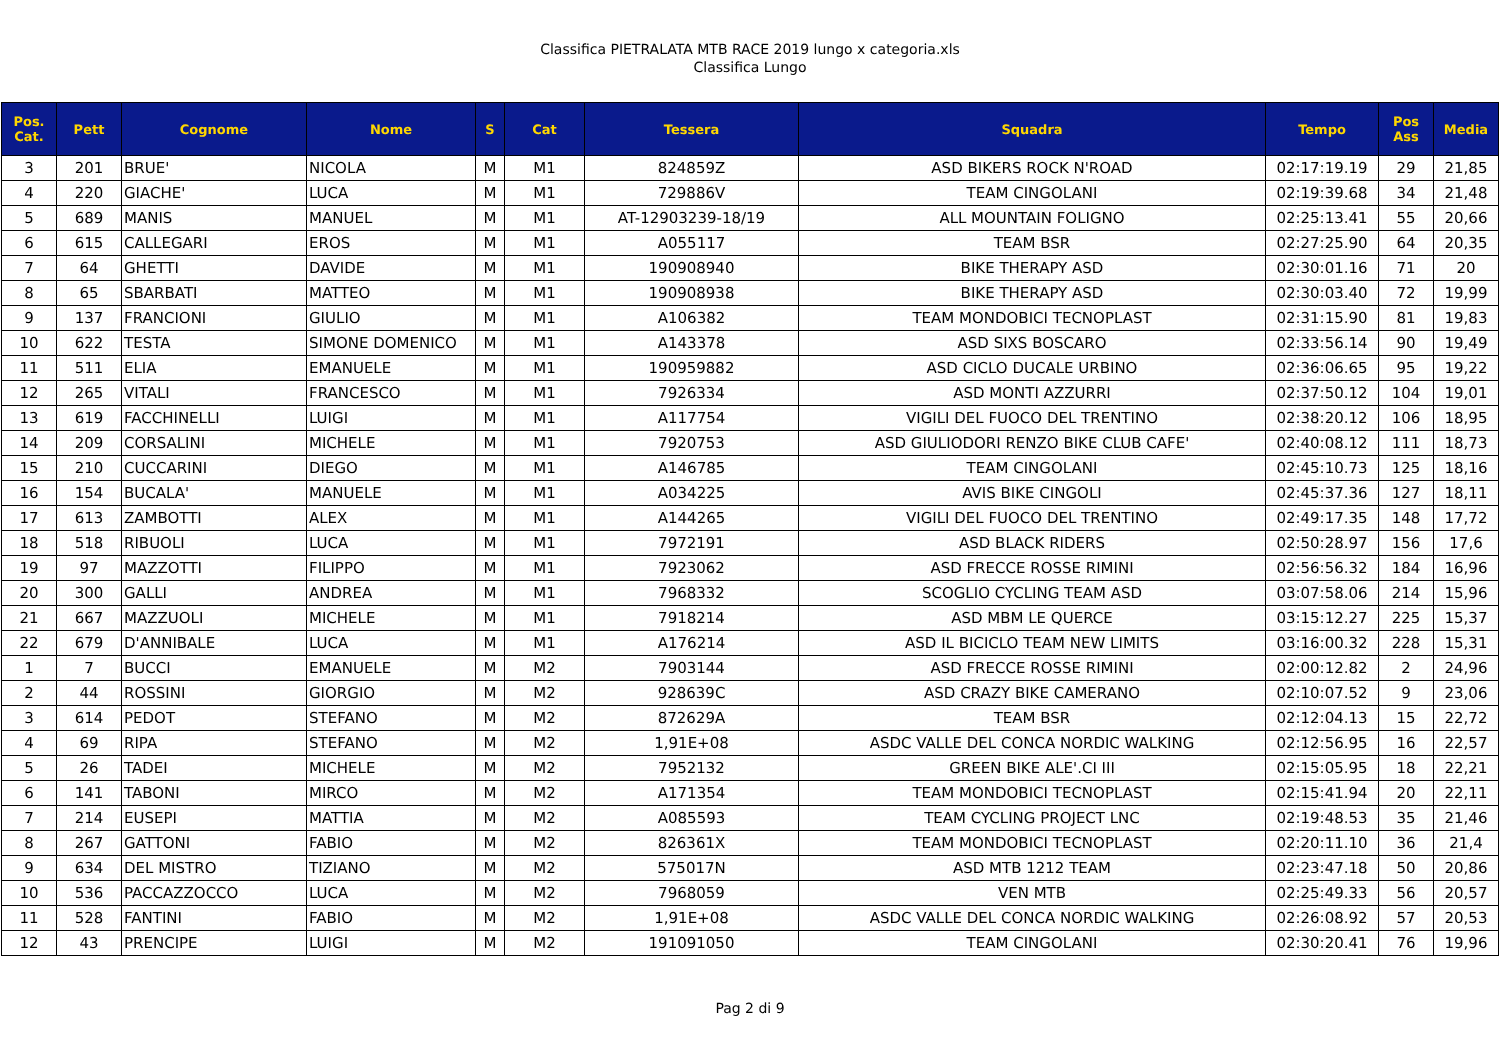Classifica PIETRALATA MTB RACE 2019 lungo x categoria.xls
Classifica Lungo
| Pos. Cat. | Pett | Cognome | Nome | S | Cat | Tessera | Squadra | Tempo | Pos Ass | Media |
| --- | --- | --- | --- | --- | --- | --- | --- | --- | --- | --- |
| 3 | 201 | BRUE' | NICOLA | M | M1 | 824859Z | ASD BIKERS ROCK N'ROAD | 02:17:19.19 | 29 | 21,85 |
| 4 | 220 | GIACHE' | LUCA | M | M1 | 729886V | TEAM CINGOLANI | 02:19:39.68 | 34 | 21,48 |
| 5 | 689 | MANIS | MANUEL | M | M1 | AT-12903239-18/19 | ALL MOUNTAIN FOLIGNO | 02:25:13.41 | 55 | 20,66 |
| 6 | 615 | CALLEGARI | EROS | M | M1 | A055117 | TEAM BSR | 02:27:25.90 | 64 | 20,35 |
| 7 | 64 | GHETTI | DAVIDE | M | M1 | 190908940 | BIKE THERAPY ASD | 02:30:01.16 | 71 | 20 |
| 8 | 65 | SBARBATI | MATTEO | M | M1 | 190908938 | BIKE THERAPY ASD | 02:30:03.40 | 72 | 19,99 |
| 9 | 137 | FRANCIONI | GIULIO | M | M1 | A106382 | TEAM MONDOBICI TECNOPLAST | 02:31:15.90 | 81 | 19,83 |
| 10 | 622 | TESTA | SIMONE DOMENICO | M | M1 | A143378 | ASD SIXS BOSCARO | 02:33:56.14 | 90 | 19,49 |
| 11 | 511 | ELIA | EMANUELE | M | M1 | 190959882 | ASD CICLO DUCALE URBINO | 02:36:06.65 | 95 | 19,22 |
| 12 | 265 | VITALI | FRANCESCO | M | M1 | 7926334 | ASD MONTI AZZURRI | 02:37:50.12 | 104 | 19,01 |
| 13 | 619 | FACCHINELLI | LUIGI | M | M1 | A117754 | VIGILI DEL FUOCO DEL TRENTINO | 02:38:20.12 | 106 | 18,95 |
| 14 | 209 | CORSALINI | MICHELE | M | M1 | 7920753 | ASD GIULIODORI RENZO BIKE CLUB CAFE' | 02:40:08.12 | 111 | 18,73 |
| 15 | 210 | CUCCARINI | DIEGO | M | M1 | A146785 | TEAM CINGOLANI | 02:45:10.73 | 125 | 18,16 |
| 16 | 154 | BUCALA' | MANUELE | M | M1 | A034225 | AVIS BIKE CINGOLI | 02:45:37.36 | 127 | 18,11 |
| 17 | 613 | ZAMBOTTI | ALEX | M | M1 | A144265 | VIGILI DEL FUOCO DEL TRENTINO | 02:49:17.35 | 148 | 17,72 |
| 18 | 518 | RIBUOLI | LUCA | M | M1 | 7972191 | ASD BLACK RIDERS | 02:50:28.97 | 156 | 17,6 |
| 19 | 97 | MAZZOTTI | FILIPPO | M | M1 | 7923062 | ASD FRECCE ROSSE RIMINI | 02:56:56.32 | 184 | 16,96 |
| 20 | 300 | GALLI | ANDREA | M | M1 | 7968332 | SCOGLIO CYCLING TEAM ASD | 03:07:58.06 | 214 | 15,96 |
| 21 | 667 | MAZZUOLI | MICHELE | M | M1 | 7918214 | ASD MBM LE QUERCE | 03:15:12.27 | 225 | 15,37 |
| 22 | 679 | D'ANNIBALE | LUCA | M | M1 | A176214 | ASD IL BICICLO TEAM NEW LIMITS | 03:16:00.32 | 228 | 15,31 |
| 1 | 7 | BUCCI | EMANUELE | M | M2 | 7903144 | ASD FRECCE ROSSE RIMINI | 02:00:12.82 | 2 | 24,96 |
| 2 | 44 | ROSSINI | GIORGIO | M | M2 | 928639C | ASD CRAZY BIKE CAMERANO | 02:10:07.52 | 9 | 23,06 |
| 3 | 614 | PEDOT | STEFANO | M | M2 | 872629A | TEAM BSR | 02:12:04.13 | 15 | 22,72 |
| 4 | 69 | RIPA | STEFANO | M | M2 | 1,91E+08 | ASDC VALLE DEL CONCA NORDIC WALKING | 02:12:56.95 | 16 | 22,57 |
| 5 | 26 | TADEI | MICHELE | M | M2 | 7952132 | GREEN BIKE ALE'.CI III | 02:15:05.95 | 18 | 22,21 |
| 6 | 141 | TABONI | MIRCO | M | M2 | A171354 | TEAM MONDOBICI TECNOPLAST | 02:15:41.94 | 20 | 22,11 |
| 7 | 214 | EUSEPI | MATTIA | M | M2 | A085593 | TEAM CYCLING PROJECT LNC | 02:19:48.53 | 35 | 21,46 |
| 8 | 267 | GATTONI | FABIO | M | M2 | 826361X | TEAM MONDOBICI TECNOPLAST | 02:20:11.10 | 36 | 21,4 |
| 9 | 634 | DEL MISTRO | TIZIANO | M | M2 | 575017N | ASD MTB 1212 TEAM | 02:23:47.18 | 50 | 20,86 |
| 10 | 536 | PACCAZZOCCO | LUCA | M | M2 | 7968059 | VEN MTB | 02:25:49.33 | 56 | 20,57 |
| 11 | 528 | FANTINI | FABIO | M | M2 | 1,91E+08 | ASDC VALLE DEL CONCA NORDIC WALKING | 02:26:08.92 | 57 | 20,53 |
| 12 | 43 | PRENCIPE | LUIGI | M | M2 | 191091050 | TEAM CINGOLANI | 02:30:20.41 | 76 | 19,96 |
Pag 2 di 9